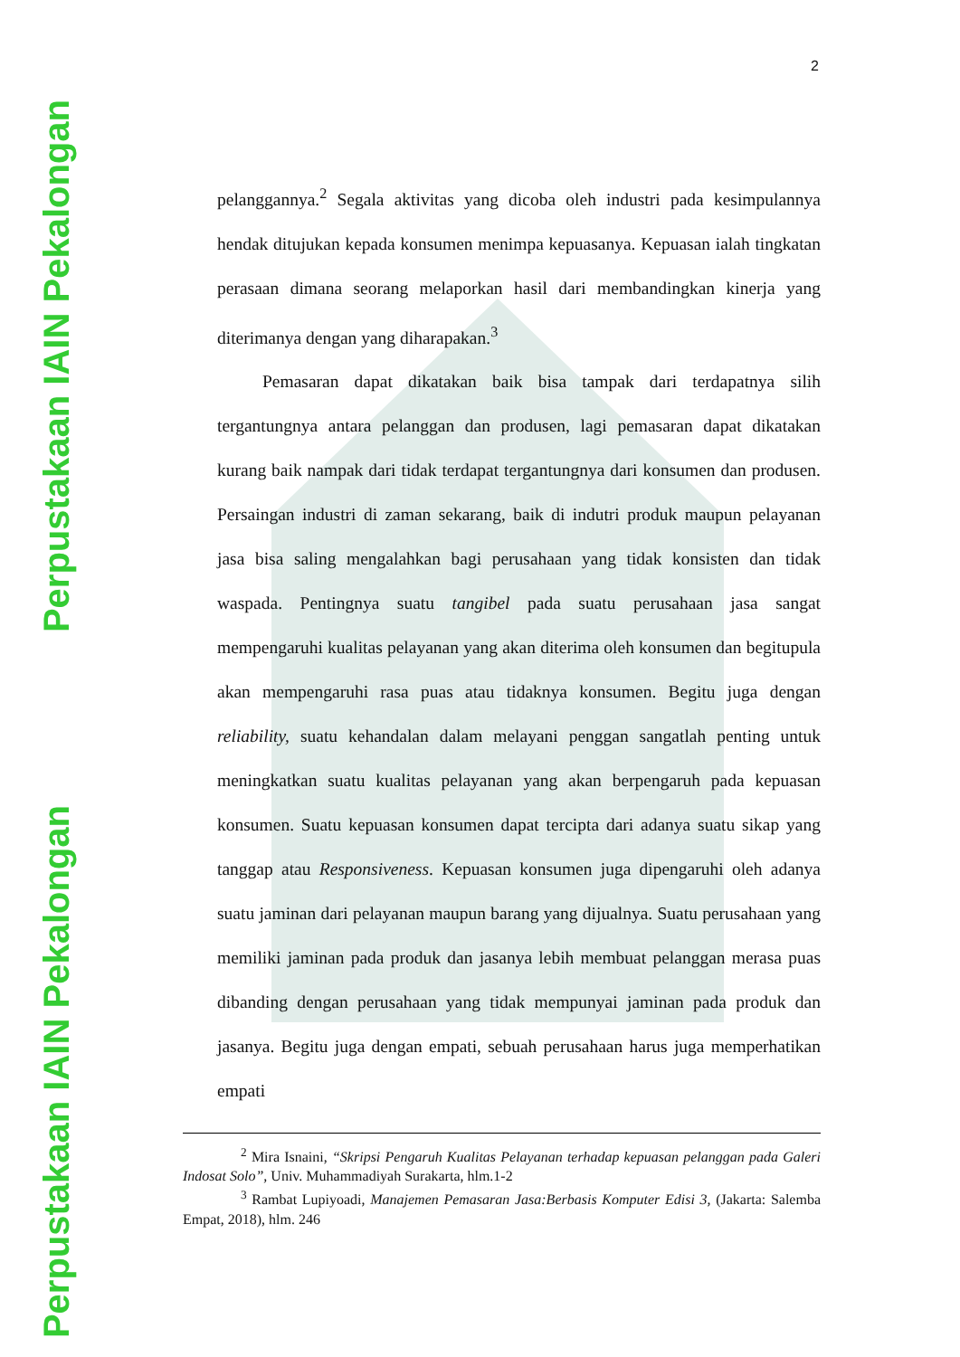Perpustakaan IAIN Pekalongan
Perpustakaan IAIN Pekalongan
2
pelanggannya.<sup>2</sup> Segala aktivitas yang dicoba oleh industri pada kesimpulannya hendak ditujukan kepada konsumen menimpa kepuasanya. Kepuasan ialah tingkatan perasaan dimana seorang melaporkan hasil dari membandingkan kinerja yang diterimanya dengan yang diharapakan.<sup>3</sup>
Pemasaran dapat dikatakan baik bisa tampak dari terdapatnya silih tergantungnya antara pelanggan dan produsen, lagi pemasaran dapat dikatakan kurang baik nampak dari tidak terdapat tergantungnya dari konsumen dan produsen. Persaingan industri di zaman sekarang, baik di indutri produk maupun pelayanan jasa bisa saling mengalahkan bagi perusahaan yang tidak konsisten dan tidak waspada. Pentingnya suatu tangibel pada suatu perusahaan jasa sangat mempengaruhi kualitas pelayanan yang akan diterima oleh konsumen dan begitupula akan mempengaruhi rasa puas atau tidaknya konsumen. Begitu juga dengan reliability, suatu kehandalan dalam melayani penggan sangatlah penting untuk meningkatkan suatu kualitas pelayanan yang akan berpengaruh pada kepuasan konsumen. Suatu kepuasan konsumen dapat tercipta dari adanya suatu sikap yang tanggap atau Responsiveness. Kepuasan konsumen juga dipengaruhi oleh adanya suatu jaminan dari pelayanan maupun barang yang dijualnya. Suatu perusahaan yang memiliki jaminan pada produk dan jasanya lebih membuat pelanggan merasa puas dibanding dengan perusahaan yang tidak mempunyai jaminan pada produk dan jasanya. Begitu juga dengan empati, sebuah perusahaan harus juga memperhatikan empati
<sup>2</sup> Mira Isnaini, “Skripsi Pengaruh Kualitas Pelayanan terhadap kepuasan pelanggan pada Galeri Indosat Solo”, Univ. Muhammadiyah Surakarta, hlm.1-2
<sup>3</sup> Rambat Lupiyoadi, Manajemen Pemasaran Jasa:Berbasis Komputer Edisi 3, (Jakarta: Salemba Empat, 2018), hlm. 246